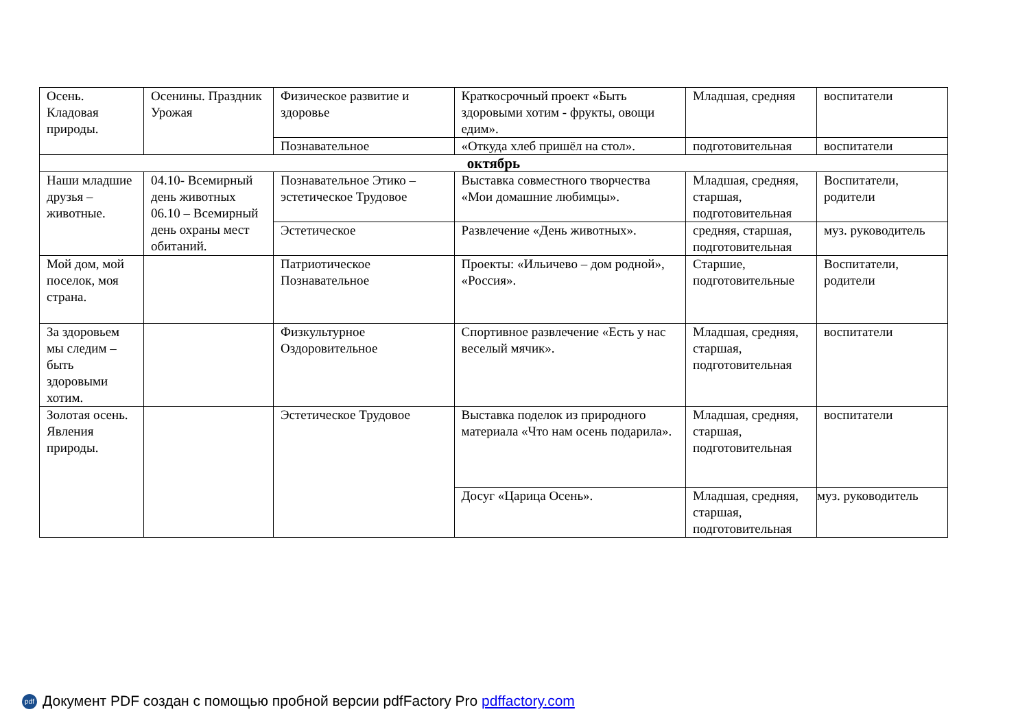| Осень. Кладовая природы. | Осенины. Праздник Урожая | Физическое развитие и здоровье | Краткосрочный проект «Быть здоровыми хотим - фрукты, овощи едим». | | Младшая, средняя | воспитатели |
| | | Познавательное | «Откуда хлеб пришёл на стол». | | подготовительная | воспитатели |
| октябрь | | | | | | |
| Наши младшие друзья – животные. | 04.10- Всемирный день животных 06.10 – Всемирный день охраны мест обитаний. | Познавательное Этико – эстетическое Трудовое | | Выставка совместного творчества «Мои домашние любимцы». | Младшая, средняя, старшая, подготовительная | Воспитатели, родители |
| | | Эстетическое | | Развлечение «День животных». | средняя, старшая, подготовительная | муз. руководитель |
| Мой дом, мой поселок, моя страна. | | Патриотическое Познавательное | | Проекты: «Ильичево – дом родной», «Россия». | Старшие, подготовительные | Воспитатели, родители |
| За здоровьем мы следим – быть здоровыми хотим. | | Физкультурное Оздоровительное | | Спортивное развлечение «Есть у нас веселый мячик». | Младшая, средняя, старшая, подготовительная | воспитатели |
| Золотая осень. Явления природы. | | Эстетическое Трудовое | | Выставка поделок из природного материала «Что нам осень подарила». | Младшая, средняя, старшая, подготовительная | воспитатели |
| | | | | Досуг «Царица Осень». | Младшая, средняя, старшая, подготовительная | муз. руководитель |
pdf Документ PDF создан с помощью пробной версии pdfFactory Pro pdffactory.com